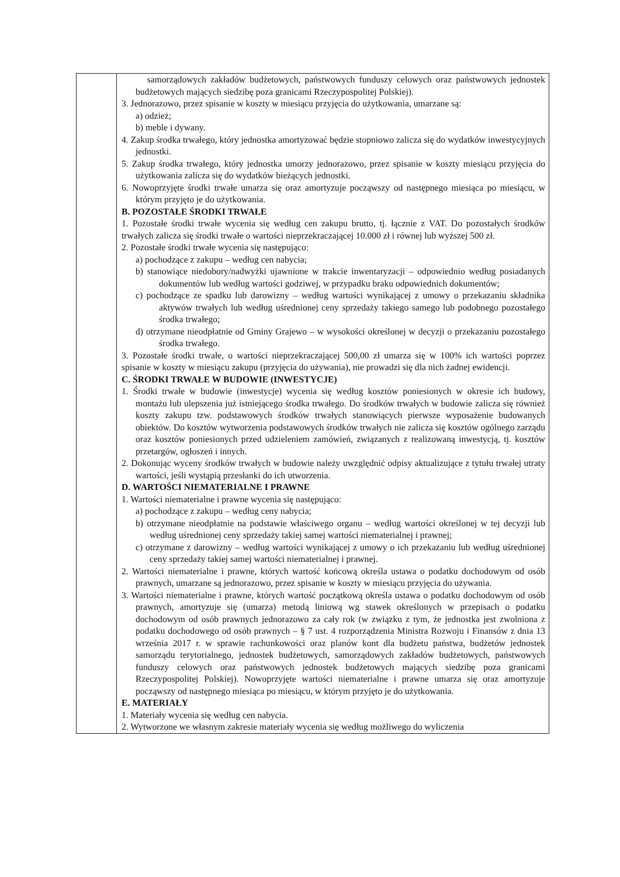| | samorządowych zakładów budżetowych, państwowych funduszy celowych oraz państwowych jednostek budżetowych mających siedzibę poza granicami Rzeczypospolitej Polskiej). 3. Jednorazowo, przez spisanie w koszty w miesiącu przyjęcia do użytkowania, umarzane są: a) odzież; b) meble i dywany. 4. Zakup środka trwałego, który jednostka amortyzować będzie stopniowo zalicza się do wydatków inwestycyjnych jednostki. 5. Zakup środka trwałego, który jednostka umorzy jednorazowo, przez spisanie w koszty miesiącu przyjęcia do użytkowania zalicza się do wydatków bieżących jednostki. 6. Nowoprzyjęte środki trwałe umarza się oraz amortyzuje począwszy od następnego miesiąca po miesiącu, w którym przyjęto je do użytkowania. B. POZOSTAŁE ŚRODKI TRWAŁE 1. Pozostałe środki trwałe wycenia się według cen zakupu brutto, tj. łącznie z VAT. Do pozostałych środków trwałych zalicza się środki trwałe o wartości nieprzekraczającej 10.000 zł i równej lub wyższej 500 zł. 2. Pozostałe środki trwałe wycenia się następująco: a) pochodzące z zakupu – według cen nabycia; b) stanowiące niedobory/nadwyżki ujawnione w trakcie inwentaryzacji – odpowiednio według posiadanych dokumentów lub według wartości godziwej, w przypadku braku odpowiednich dokumentów; c) pochodzące ze spadku lub darowizny – według wartości wynikającej z umowy o przekazaniu składnika aktywów trwałych lub według uśrednionej ceny sprzedaży takiego samego lub podobnego pozostałego środka trwałego; d) otrzymane nieodpłatnie od Gminy Grajewo – w wysokości określonej w decyzji o przekazaniu pozostałego środka trwałego. 3. Pozostałe środki trwałe, o wartości nieprzekraczającej 500,00 zł umarza się w 100% ich wartości poprzez spisanie w koszty w miesiącu zakupu (przyjęcia do używania), nie prowadzi się dla nich żadnej ewidencji. C. ŚRODKI TRWAŁE W BUDOWIE (INWESTYCJE) 1. Środki trwałe w budowie (inwestycje) wycenia się według kosztów poniesionych w okresie ich budowy, montażu lub ulepszenia już istniejącego środka trwałego. Do środków trwałych w budowie zalicza się również koszty zakupu tzw. podstawowych środków trwałych stanowiących pierwsze wyposażenie budowanych obiektów. Do kosztów wytworzenia podstawowych środków trwałych nie zalicza się kosztów ogólnego zarządu oraz kosztów poniesionych przed udzieleniem zamówień, związanych z realizowaną inwestycją, tj. kosztów przetargów, ogłoszeń i innych. 2. Dokonując wyceny środków trwałych w budowie należy uwzględnić odpisy aktualizujące z tytułu trwałej utraty wartości, jeśli wystąpią przesłanki do ich utworzenia. D. WARTOŚCI NIEMATERIALNE I PRAWNE 1. Wartości niematerialne i prawne wycenia się następująco: a) pochodzące z zakupu – według ceny nabycia; b) otrzymane nieodpłatnie na podstawie właściwego organu – według wartości określonej w tej decyzji lub według uśrednionej ceny sprzedaży takiej samej wartości niematerialnej i prawnej; c) otrzymane z darowizny – według wartości wynikającej z umowy o ich przekazaniu lub według uśrednionej ceny sprzedaży takiej samej wartości niematerialnej i prawnej. 2. Wartości niematerialne i prawne, których wartość końcową określa ustawa o podatku dochodowym od osób prawnych, umarzane są jednorazowo, przez spisanie w koszty w miesiącu przyjęcia do używania. 3. Wartości niematerialne i prawne, których wartość początkową określa ustawa o podatku dochodowym od osób prawnych, amortyzuje się (umarza) metodą liniową wg stawek określonych w przepisach o podatku dochodowym od osób prawnych jednorazowo za cały rok (w związku z tym, że jednostka jest zwolniona z podatku dochodowego od osób prawnych – § 7 ust. 4 rozporządzenia Ministra Rozwoju i Finansów z dnia 13 września 2017 r. w sprawie rachunkowości oraz planów kont dla budżetu państwa, budżetów jednostek samorządu terytorialnego, jednostek budżetowych, samorządowych zakładów budżetowych, państwowych funduszy celowych oraz państwowych jednostek budżetowych mających siedzibę poza granicami Rzeczypospolitej Polskiej). Nowoprzyjęte wartości niematerialne i prawne umarza się oraz amortyzuje począwszy od następnego miesiąca po miesiącu, w którym przyjęto je do użytkowania. E. MATERIAŁY 1. Materiały wycenia się według cen nabycia. 2. Wytworzone we własnym zakresie materiały wycenia się według możliwego do wyliczenia |